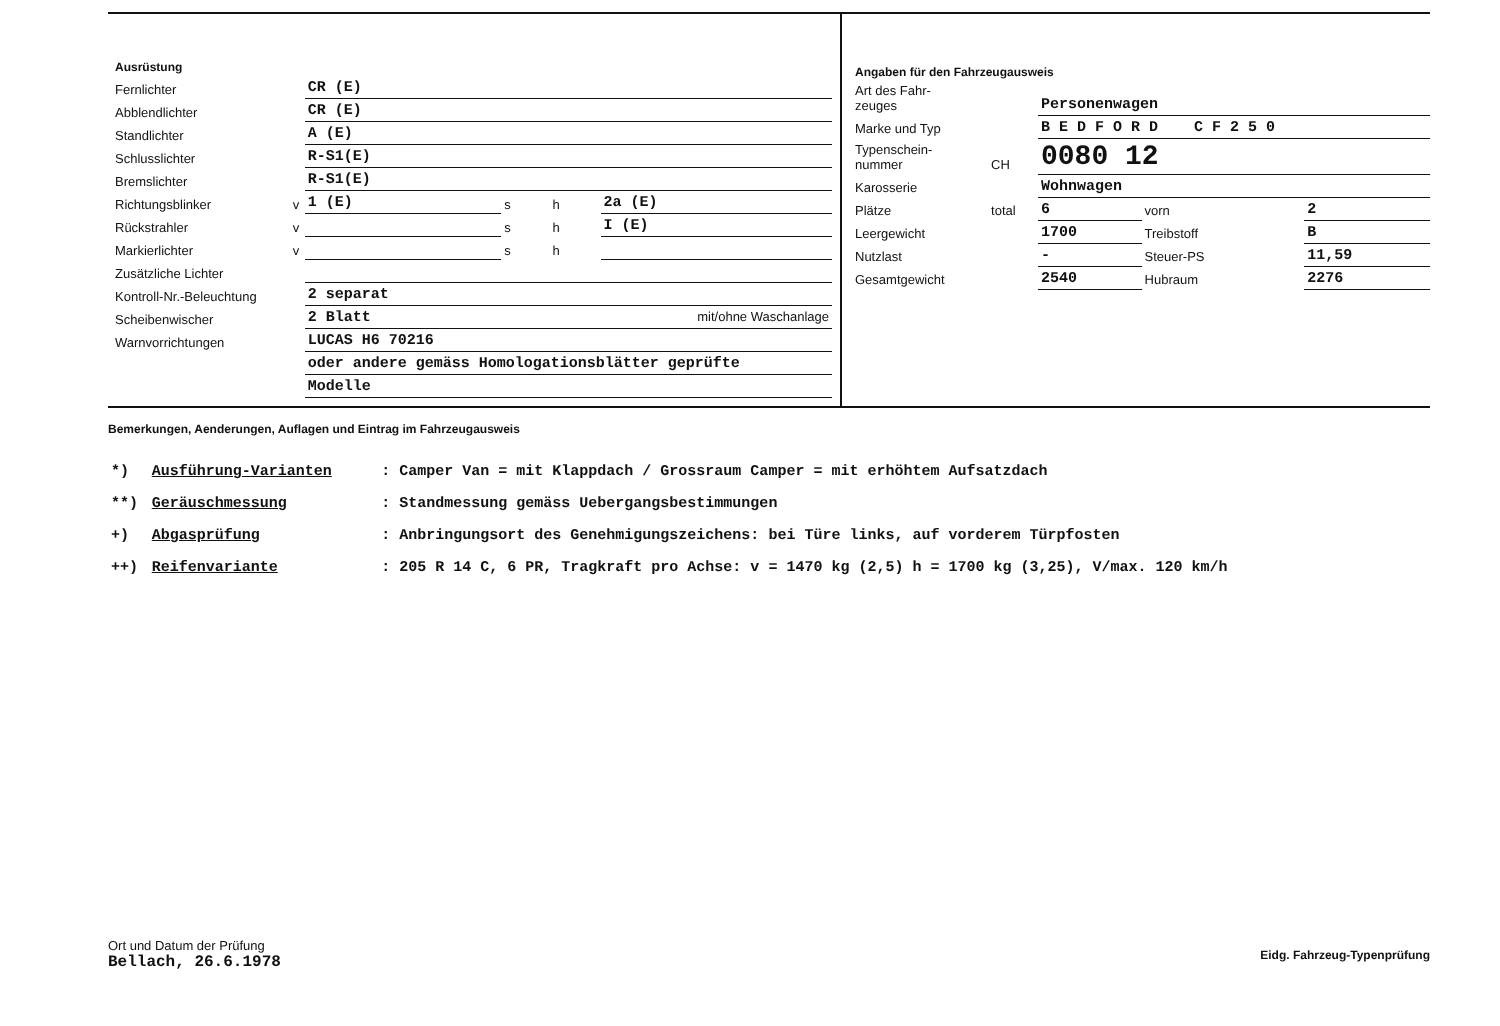| Ausrüstung | | | | | |
| Fernlichter | | CR (E) | | | |
| Abblendlichter | | CR (E) | | | |
| Standlichter | | A (E) | | | |
| Schlusslichter | | R-S1(E) | | | |
| Bremslichter | | R-S1(E) | | | |
| Richtungsblinker | v | 1 (E) | s | h | 2a (E) |
| Rückstrahler | v | | s | h | I (E) |
| Markierlichter | v | | s | h | |
| Zusätzliche Lichter | | | | | |
| Kontroll-Nr.-Beleuchtung | | 2 separat | | | |
| Scheibenwischer | | 2 Blatt mit/ohne Waschanlage | | | |
| Warnvorrichtungen | | LUCAS H6 70216 | | | |
| | | oder andere gemäss Homologationsblätter geprüfte | | | |
| | | Modelle | | | |
| Angaben für den Fahrzeugausweis | | | | |
| Art des Fahr- zeuges | | Personenwagen | | |
| Marke und Typ | | B E D F O R D C F 2 5 0 | | |
| Typenschein- nummer | CH | 0080 12 | | |
| Karosserie | | Wohnwagen | | |
| Plätze | total | 6 | vorn | 2 |
| Leergewicht | | 1700 | Treibstoff | B |
| Nutzlast | | - | Steuer-PS | 11,59 |
| Gesamtgewicht | | 2540 | Hubraum | 2276 |
Bemerkungen, Aenderungen, Auflagen und Eintrag im Fahrzeugausweis
| *) | Ausführung-Varianten | : Camper Van = mit Klappdach / Grossraum Camper = mit erhöhtem Aufsatzdach |
| **) | Geräuschmessung | : Standmessung gemäss Uebergangsbestimmungen |
| +) | Abgasprüfung | : Anbringungsort des Genehmigungszeichens: bei Türe links, auf vorderem Türpfosten |
| ++) | Reifenvariante | : 205 R 14 C, 6 PR, Tragkraft pro Achse: v = 1470 kg (2,5) h = 1700 kg (3,25), V/max. 120 km/h |
Ort und Datum der Prüfung
Bellach, 26.6.1978
Eidg. Fahrzeug-Typenprüfung